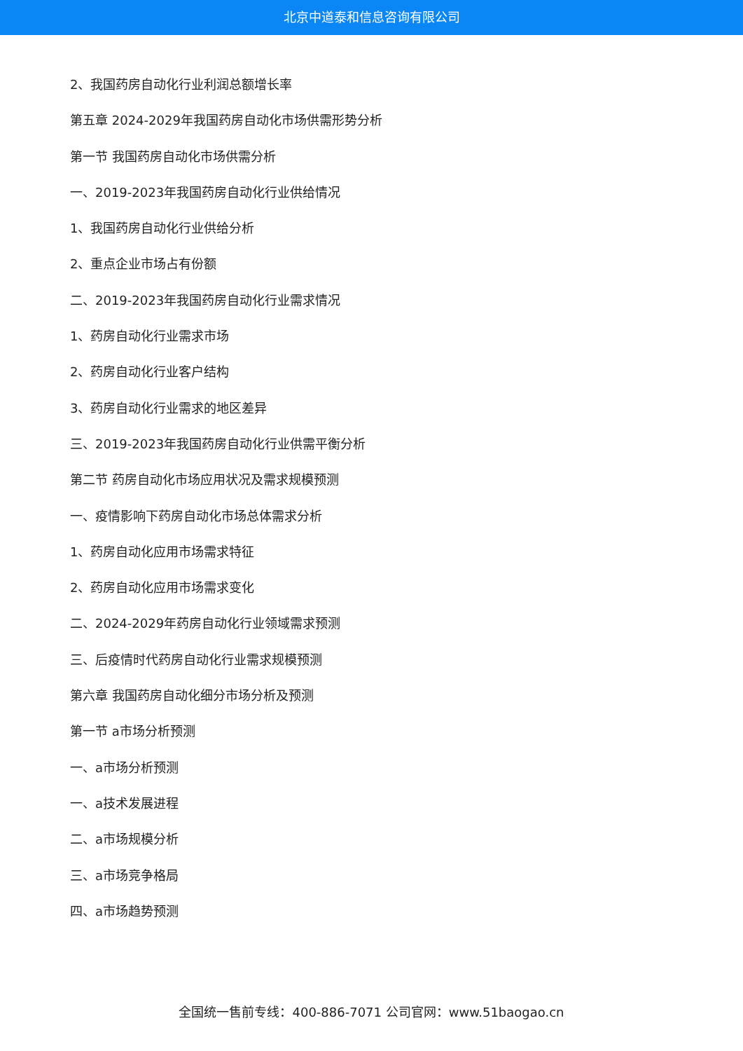北京中道泰和信息咨询有限公司
2、我国药房自动化行业利润总额增长率
第五章 2024-2029年我国药房自动化市场供需形势分析
第一节 我国药房自动化市场供需分析
一、2019-2023年我国药房自动化行业供给情况
1、我国药房自动化行业供给分析
2、重点企业市场占有份额
二、2019-2023年我国药房自动化行业需求情况
1、药房自动化行业需求市场
2、药房自动化行业客户结构
3、药房自动化行业需求的地区差异
三、2019-2023年我国药房自动化行业供需平衡分析
第二节 药房自动化市场应用状况及需求规模预测
一、疫情影响下药房自动化市场总体需求分析
1、药房自动化应用市场需求特征
2、药房自动化应用市场需求变化
二、2024-2029年药房自动化行业领域需求预测
三、后疫情时代药房自动化行业需求规模预测
第六章 我国药房自动化细分市场分析及预测
第一节 a市场分析预测
一、a市场分析预测
一、a技术发展进程
二、a市场规模分析
三、a市场竞争格局
四、a市场趋势预测
全国统一售前专线：400-886-7071 公司官网：www.51baogao.cn